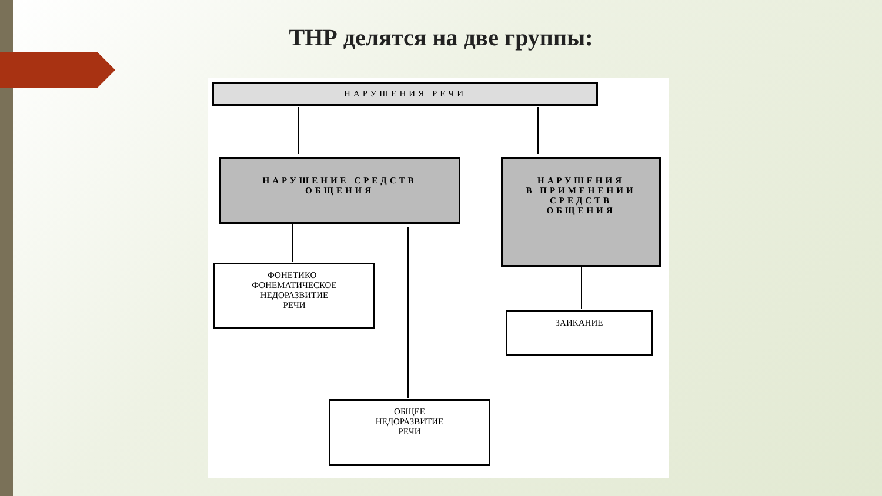ТНР делятся на две группы:
НАРУШЕНИЯ РЕЧИ
НАРУШЕНИЕ СРЕДСТВ
ОБЩЕНИЯ
НАРУШЕНИЯ
В ПРИМЕНЕНИИ
СРЕДСТВ
ОБЩЕНИЯ
ФОНЕТИКО–
ФОНЕМАТИЧЕСКОЕ
НЕДОРАЗВИТИЕ
РЕЧИ
ЗАИКАНИЕ
ОБЩЕЕ
НЕДОРАЗВИТИЕ
РЕЧИ